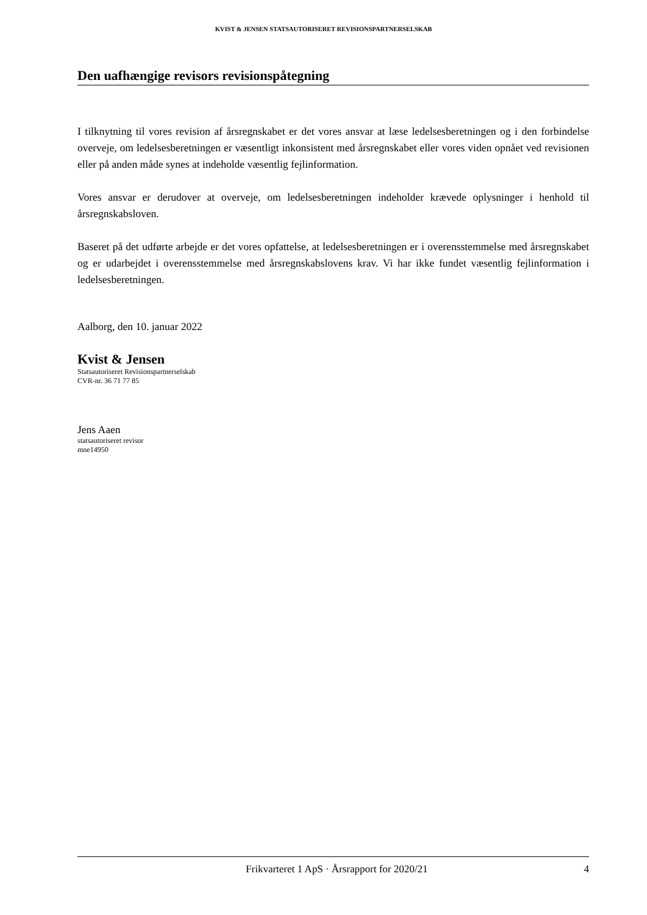KVIST & JENSEN STATSAUTORISERET REVISIONSPARTNERSELSKAB
Den uafhængige revisors revisionspåtegning
I tilknytning til vores revision af årsregnskabet er det vores ansvar at læse ledelsesberetningen og i den forbindelse overveje, om ledelsesberetningen er væsentligt inkonsistent med årsregnskabet eller vores viden opnået ved revisionen eller på anden måde synes at indeholde væsentlig fejlinformation.
Vores ansvar er derudover at overveje, om ledelsesberetningen indeholder krævede oplysninger i henhold til årsregnskabsloven.
Baseret på det udførte arbejde er det vores opfattelse, at ledelsesberetningen er i overensstemmelse med årsregnskabet og er udarbejdet i overensstemmelse med årsregnskabslovens krav. Vi har ikke fundet væsentlig fejlinformation i ledelsesberetningen.
Aalborg, den 10. januar 2022
Kvist & Jensen
Statsautoriseret Revisionspartnerselskab
CVR-nr. 36 71 77 85
Jens Aaen
statsautoriseret revisor
mne14950
Frikvarteret 1 ApS · Årsrapport for 2020/21 4